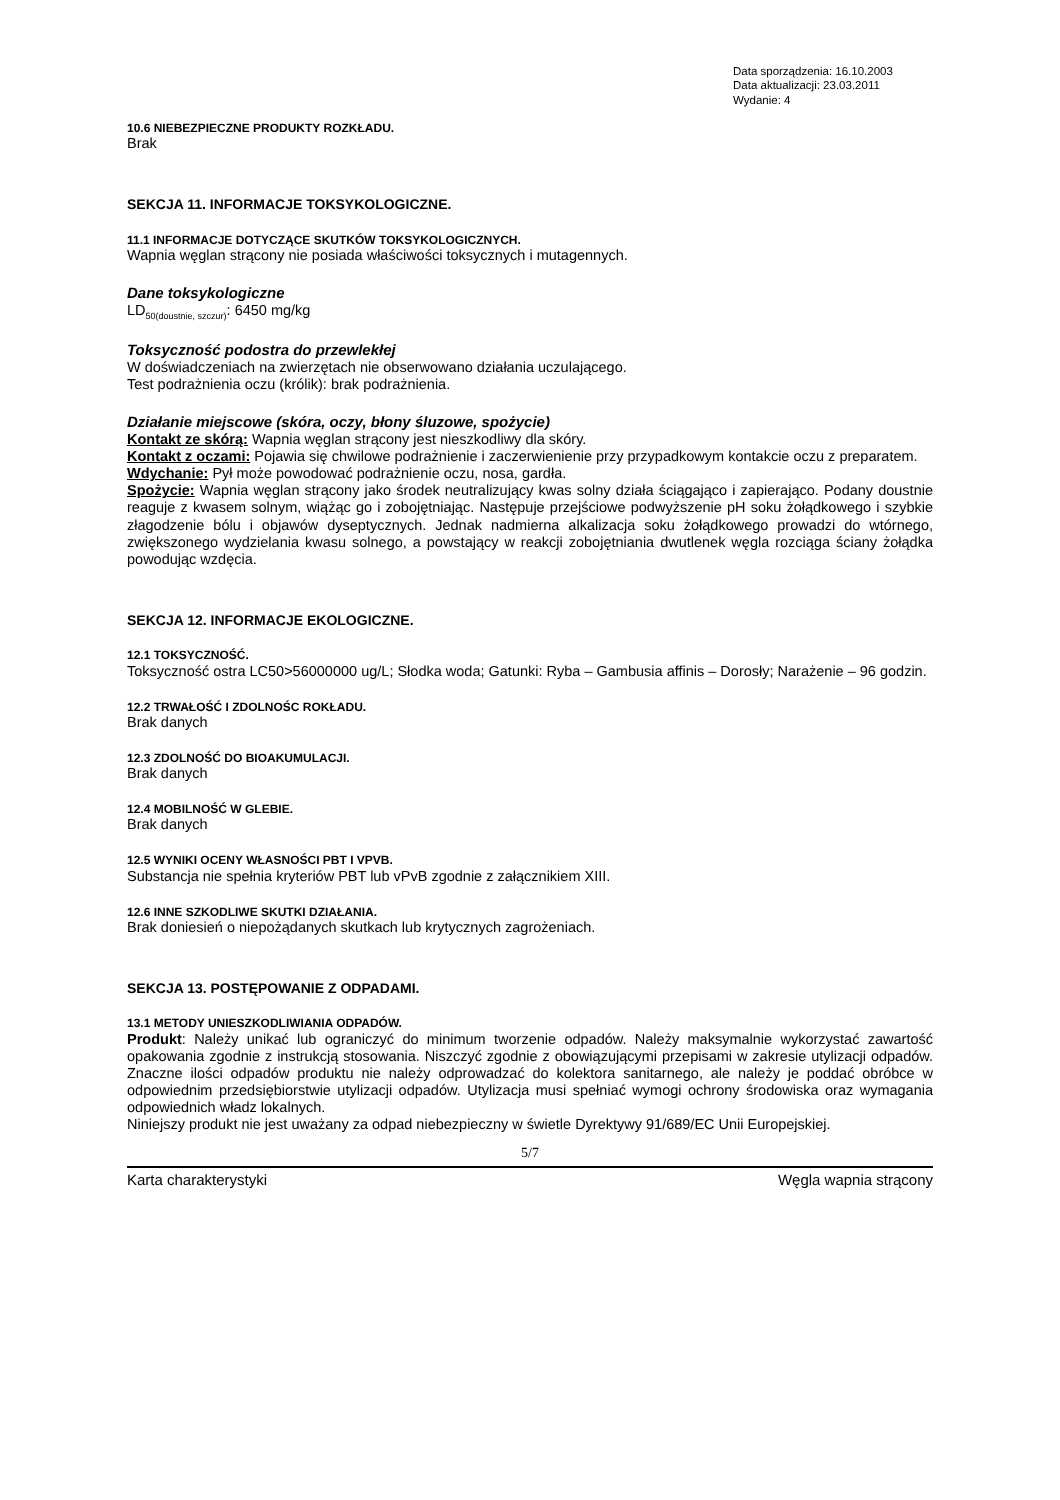Data sporządzenia: 16.10.2003
Data aktualizacji: 23.03.2011
Wydanie: 4
10.6 NIEBEZPIECZNE PRODUKTY ROZKŁADU.
Brak
SEKCJA 11. INFORMACJE TOKSYKOLOGICZNE.
11.1 INFORMACJE DOTYCZĄCE SKUTKÓW TOKSYKOLOGICZNYCH.
Wapnia węglan strącony nie posiada właściwości toksycznych i mutagennych.
Dane toksykologiczne
LD<sub>50(doustnie, szczur)</sub>: 6450 mg/kg
Toksyczność podostra do przewlekłej
W doświadczeniach na zwierzętach nie obserwowano działania uczulającego.
Test podrażnienia oczu (królik): brak podrażnienia.
Działanie miejscowe (skóra, oczy, błony śluzowe, spożycie)
Kontakt ze skórą: Wapnia węglan strącony jest nieszkodliwy dla skóry.
Kontakt z oczami: Pojawia się chwilowe podrażnienie i zaczerwienienie przy przypadkowym kontakcie oczu z preparatem.
Wdychanie: Pył może powodować podrażnienie oczu, nosa, gardła.
Spożycie: Wapnia węglan strącony jako środek neutralizujący kwas solny działa ściągająco i zapierająco. Podany doustnie reaguje z kwasem solnym, wiążąc go i zobojętniając. Następuje przejściowe podwyższenie pH soku żołądkowego i szybkie złagodzenie bólu i objawów dyseptycznych. Jednak nadmierna alkalizacja soku żołądkowego prowadzi do wtórnego, zwiększonego wydzielania kwasu solnego, a powstający w reakcji zobojętniania dwutlenek węgla rozciąga ściany żołądka powodując wzdęcia.
SEKCJA 12. INFORMACJE EKOLOGICZNE.
12.1 TOKSYCZNOŚĆ.
Toksyczność ostra LC50>56000000 ug/L; Słodka woda; Gatunki: Ryba – Gambusia affinis – Dorosły; Narażenie – 96 godzin.
12.2 TRWAŁOŚĆ I ZDOLNOŚC ROKŁADU.
Brak danych
12.3 ZDOLNOŚĆ DO BIOAKUMULACJI.
Brak danych
12.4 MOBILNOŚĆ W GLEBIE.
Brak danych
12.5 WYNIKI OCENY WŁASNOŚCI PBT I VPVB.
Substancja nie spełnia kryteriów PBT lub vPvB zgodnie z załącznikiem XIII.
12.6 INNE SZKODLIWE SKUTKI DZIAŁANIA.
Brak doniesień o niepożądanych skutkach lub krytycznych zagrożeniach.
SEKCJA 13. POSTĘPOWANIE Z ODPADAMI.
13.1 METODY UNIESZKODLIWIANIA ODPADÓW.
Produkt: Należy unikać lub ograniczyć do minimum tworzenie odpadów. Należy maksymalnie wykorzystać zawartość opakowania zgodnie z instrukcją stosowania. Niszczyć zgodnie z obowiązującymi przepisami w zakresie utylizacji odpadów. Znaczne ilości odpadów produktu nie należy odprowadzać do kolektora sanitarnego, ale należy je poddać obróbce w odpowiednim przedsiębiorstwie utylizacji odpadów. Utylizacja musi spełniać wymogi ochrony środowiska oraz wymagania odpowiednich władz lokalnych.
Niniejszy produkt nie jest uważany za odpad niebezpieczny w świetle Dyrektywy 91/689/EC Unii Europejskiej.
5/7
Karta charakterystyki Węgla wapnia strącony